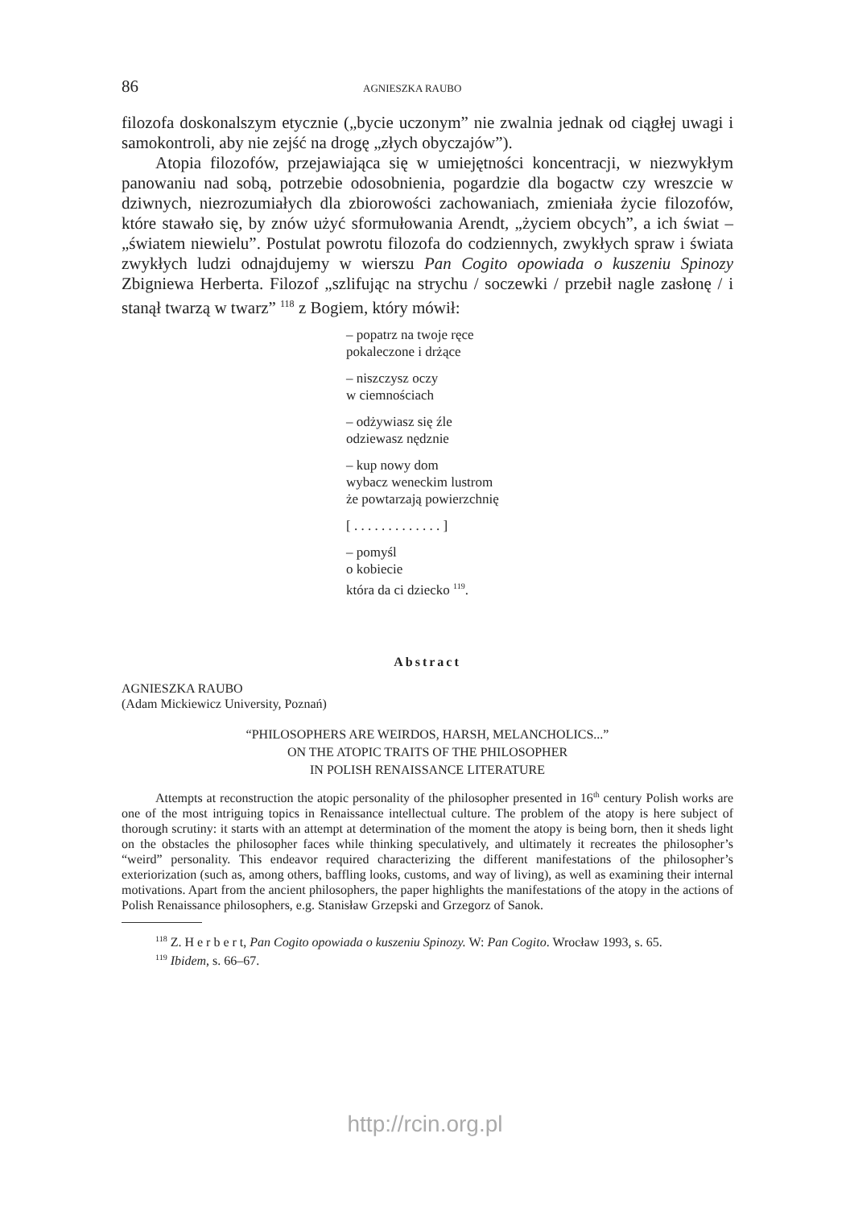86 AGNIESZKA RAUBO
filozofa doskonalszym etycznie („bycie uczonym” nie zwalnia jednak od ciągłej uwagi i samokontroli, aby nie zejść na drogę „złych obyczajów”).
Atopia filozofów, przejawiająca się w umiejętności koncentracji, w niezwykłym panowaniu nad sobą, potrzebie odosobnienia, pogardzie dla bogactw czy wreszcie w dziwnych, niezrozumiałych dla zbiorowości zachowaniach, zmieniała życie filozofów, które stawało się, by znów użyć sformułowania Arendt, „życiem obcych”, a ich świat – „światem niewielu”. Postulat powrotu filozofa do codziennych, zwykłych spraw i świata zwykłych ludzi odnajdujemy w wierszu Pan Cogito opowiada o kuszeniu Spinozy Zbigniewa Herberta. Filozof „szlifując na strychu / soczewki / przebił nagle zasłonę / i stanął twarzą w twarz” <sup>118</sup> z Bogiem, który mówił:
– popatrz na twoje ręce
pokaleczone i drżące
– niszczysz oczy
w ciemnościach
– odżywiasz się źle
odziewasz nędznie
– kup nowy dom
wybacz weneckim lustrom
że powtarzają powierzchnię
[ . . . . . . . . . . . . . ]
– pomyśl
o kobiecie
która da ci dziecko <sup>119</sup>.
Abstract
AGNIESZKA RAUBO
(Adam Mickiewicz University, Poznań)
“PHILOSOPHERS ARE WEIRDOS, HARSH, MELANCHOLICS...”
ON THE ATOPIC TRAITS OF THE PHILOSOPHER
IN POLISH RENAISSANCE LITERATURE
Attempts at reconstruction the atopic personality of the philosopher presented in 16<sup>th</sup> century Polish works are one of the most intriguing topics in Renaissance intellectual culture. The problem of the atopy is here subject of thorough scrutiny: it starts with an attempt at determination of the moment the atopy is being born, then it sheds light on the obstacles the philosopher faces while thinking speculatively, and ultimately it recreates the philosopher’s “weird” personality. This endeavor required characterizing the different manifestations of the philosopher’s exteriorization (such as, among others, baffling looks, customs, and way of living), as well as examining their internal motivations. Apart from the ancient philosophers, the paper highlights the manifestations of the atopy in the actions of Polish Renaissance philosophers, e.g. Stanisław Grzepski and Grzegorz of Sanok.
<sup>118</sup> Z. H e r b e r t, Pan Cogito opowiada o kuszeniu Spinozy. W: Pan Cogito. Wrocław 1993, s. 65.
<sup>119</sup> Ibidem, s. 66–67.
http://rcin.org.pl